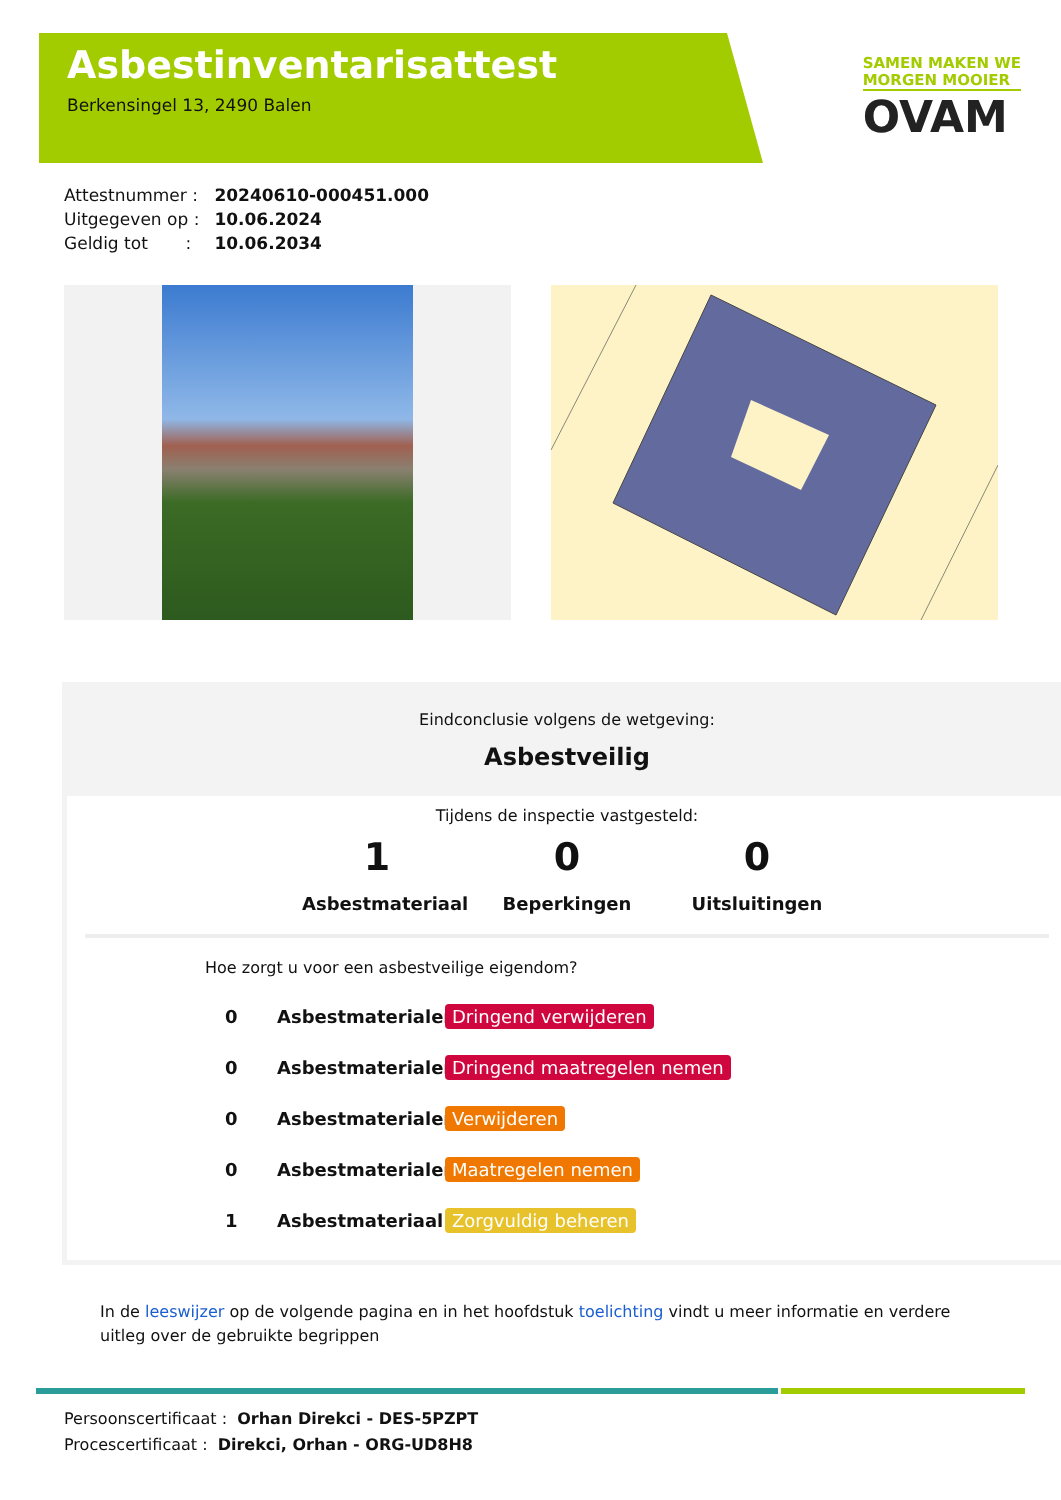Asbestinventarisattest
Berkensingel 13, 2490 Balen
SAMEN MAKEN WE
MORGEN MOOIER
OVAM
Attestnummer : 20240610-000451.000
Uitgegeven op : 10.06.2024
Geldig tot : 10.06.2034
Eindconclusie volgens de wetgeving:
Asbestveilig
Tijdens de inspectie vastgesteld:
1
Asbestmateriaal
0
Beperkingen
0
Uitsluitingen
Hoe zorgt u voor een asbestveilige eigendom?
0 Asbestmaterialen Dringend verwijderen
0 Asbestmaterialen Dringend maatregelen nemen
0 Asbestmaterialen Verwijderen
0 Asbestmaterialen Maatregelen nemen
1 Asbestmateriaal Zorgvuldig beheren
In de leeswijzer op de volgende pagina en in het hoofdstuk toelichting vindt u meer informatie en verdere uitleg over de gebruikte begrippen
Persoonscertificaat : Orhan Direkci - DES-5PZPT
Procescertificaat : Direkci, Orhan - ORG-UD8H8